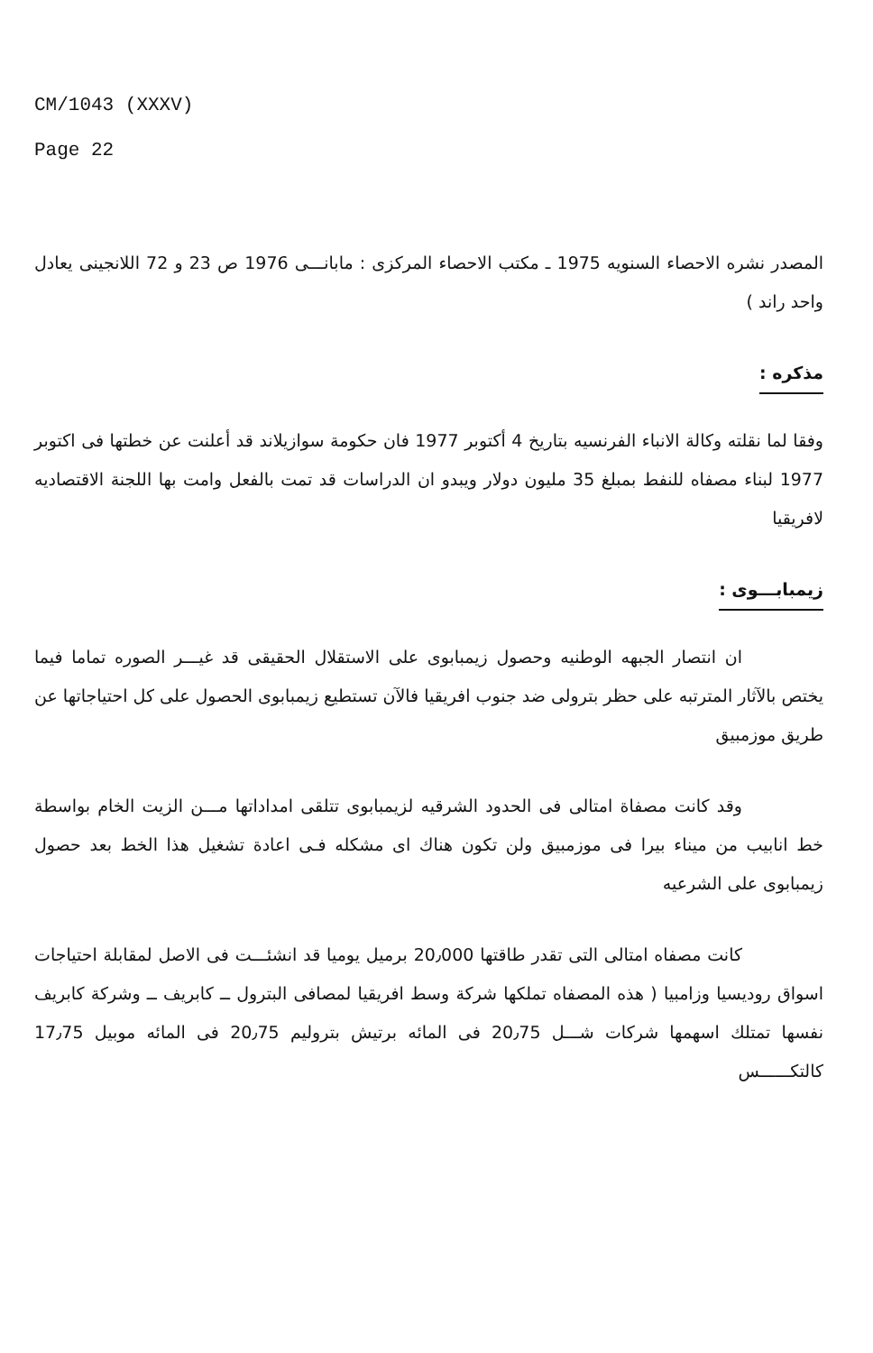CM/1043 (XXXV)
Page 22
المصدر نشره الاحصاء السنويه 1975 ـ مكتب الاحصاء المركزى : مابانـــى 1976 ص 23 و 72 اللانجينى يعادل واحد راند )
مذكره :
وفقا لما نقلته وكالة الانباء الفرنسيه بتاريخ 4 أكتوبر 1977 فان حكومة سوازيلاند قد أعلنت عن خطتها فى اكتوبر 1977 لبناء مصفاه للنفط بمبلغ 35 مليون دولار ويبدو ان الدراسات قد تمت بالفعل وامت بها اللجنة الاقتصاديه لافريقيا
زيمبابـــوى :
ان انتصار الجبهه الوطنيه وحصول زيمبابوى على الاستقلال الحقيقى قد غيـــر الصوره تماما فيما يختص بالآثار المترتبه على حظر بترولى ضد جنوب افريقيا فالآن تستطيع زيمبابوى الحصول على كل احتياجاتها عن طريق موزمبيق
وقد كانت مصفاة امتالى فى الحدود الشرقيه لزيمبابوى تتلقى امداداتها مـــن الزيت الخام بواسطة خط انابيب من ميناء بيرا فى موزمبيق ولن تكون هناك اى مشكله فـى اعادة تشغيل هذا الخط بعد حصول زيمبابوى على الشرعيه
كانت مصفاه امتالى التى تقدر طاقتها 20٫000 برميل يوميا قد انشئـــت فى الاصل لمقابلة احتياجات اسواق روديسيا وزامبيا ( هذه المصفاه تملكها شركة وسط افريقيا لمصافى البترول ــ كابريف ــ وشركة كابريف نفسها تمتلك اسهمها شركات شـــل 20٫75 فى المائه برتيش بتروليم 20٫75 فى المائه موبيل 17٫75 كالتكــــــس